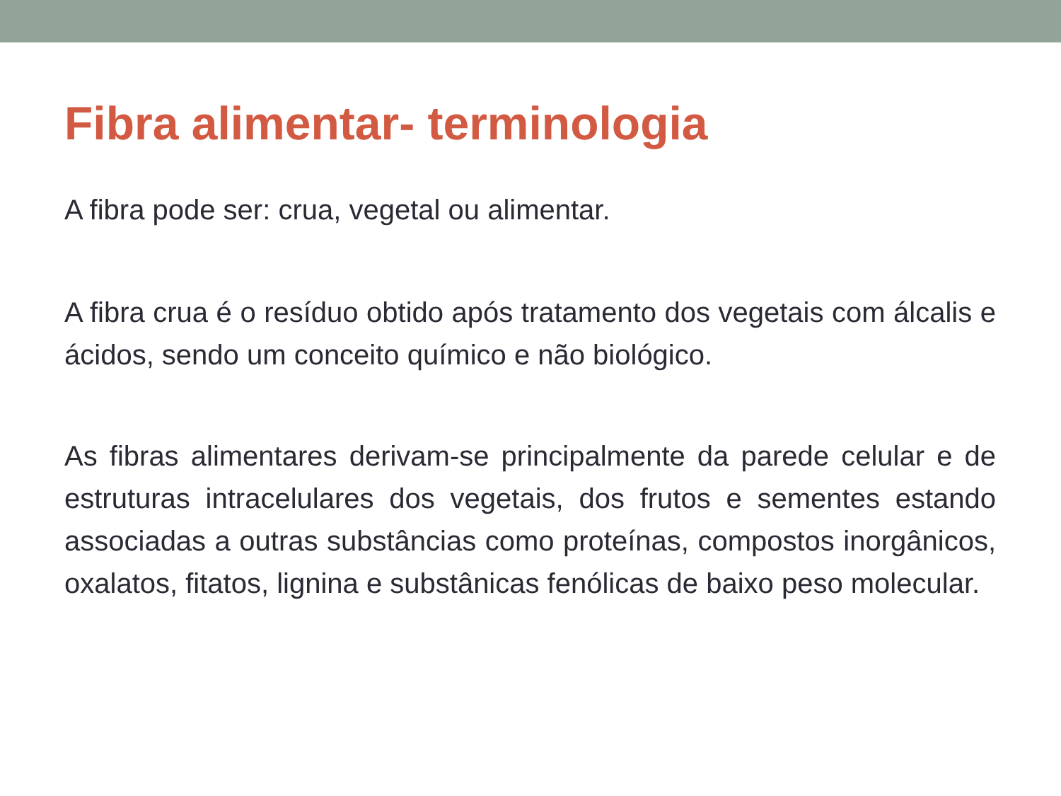Fibra alimentar- terminologia
A fibra pode ser: crua, vegetal ou alimentar.
A fibra crua é o resíduo obtido após tratamento dos vegetais com álcalis e ácidos, sendo um conceito químico e não biológico.
As fibras alimentares derivam-se principalmente da parede celular e de estruturas intracelulares dos vegetais, dos frutos e sementes estando associadas a outras substâncias como proteínas, compostos inorgânicos, oxalatos, fitatos, lignina e substânicas fenólicas de baixo peso molecular.